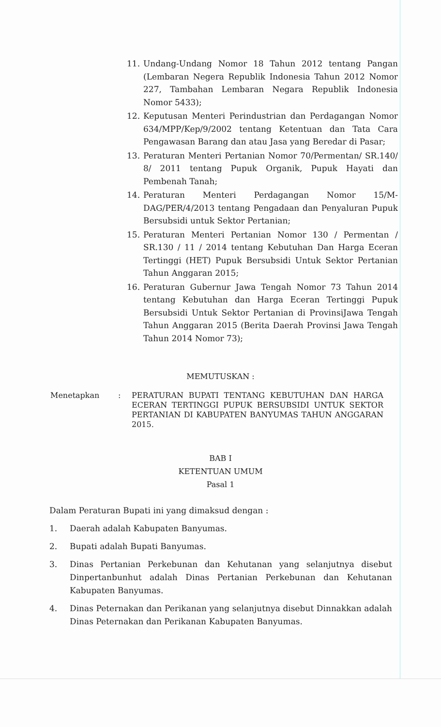11. Undang-Undang Nomor 18 Tahun 2012 tentang Pangan (Lembaran Negera Republik Indonesia Tahun 2012 Nomor 227, Tambahan Lembaran Negara Republik Indonesia Nomor 5433);
12. Keputusan Menteri Perindustrian dan Perdagangan Nomor 634/MPP/Kep/9/2002 tentang Ketentuan dan Tata Cara Pengawasan Barang dan atau Jasa yang Beredar di Pasar;
13. Peraturan Menteri Pertanian Nomor 70/Permentan/ SR.140/ 8/ 2011 tentang Pupuk Organik, Pupuk Hayati dan Pembenah Tanah;
14. Peraturan Menteri Perdagangan Nomor 15/M-DAG/PER/4/2013 tentang Pengadaan dan Penyaluran Pupuk Bersubsidi untuk Sektor Pertanian;
15. Peraturan Menteri Pertanian Nomor 130 / Permentan / SR.130 / 11 / 2014 tentang Kebutuhan Dan Harga Eceran Tertinggi (HET) Pupuk Bersubsidi Untuk Sektor Pertanian Tahun Anggaran 2015;
16. Peraturan Gubernur Jawa Tengah Nomor 73 Tahun 2014 tentang Kebutuhan dan Harga Eceran Tertinggi Pupuk Bersubsidi Untuk Sektor Pertanian di ProvinsiJawa Tengah Tahun Anggaran 2015 (Berita Daerah Provinsi Jawa Tengah Tahun 2014 Nomor 73);
MEMUTUSKAN :
Menetapkan: PERATURAN BUPATI TENTANG KEBUTUHAN DAN HARGA ECERAN TERTINGGI PUPUK BERSUBSIDI UNTUK SEKTOR PERTANIAN DI KABUPATEN BANYUMAS TAHUN ANGGARAN 2015.
BAB I
KETENTUAN UMUM
Pasal 1
Dalam Peraturan Bupati ini yang dimaksud dengan :
1. Daerah adalah Kabupaten Banyumas.
2. Bupati adalah Bupati Banyumas.
3. Dinas Pertanian Perkebunan dan Kehutanan yang selanjutnya disebut Dinpertanbunhut adalah Dinas Pertanian Perkebunan dan Kehutanan Kabupaten Banyumas.
4. Dinas Peternakan dan Perikanan yang selanjutnya disebut Dinnakkan adalah Dinas Peternakan dan Perikanan Kabupaten Banyumas.